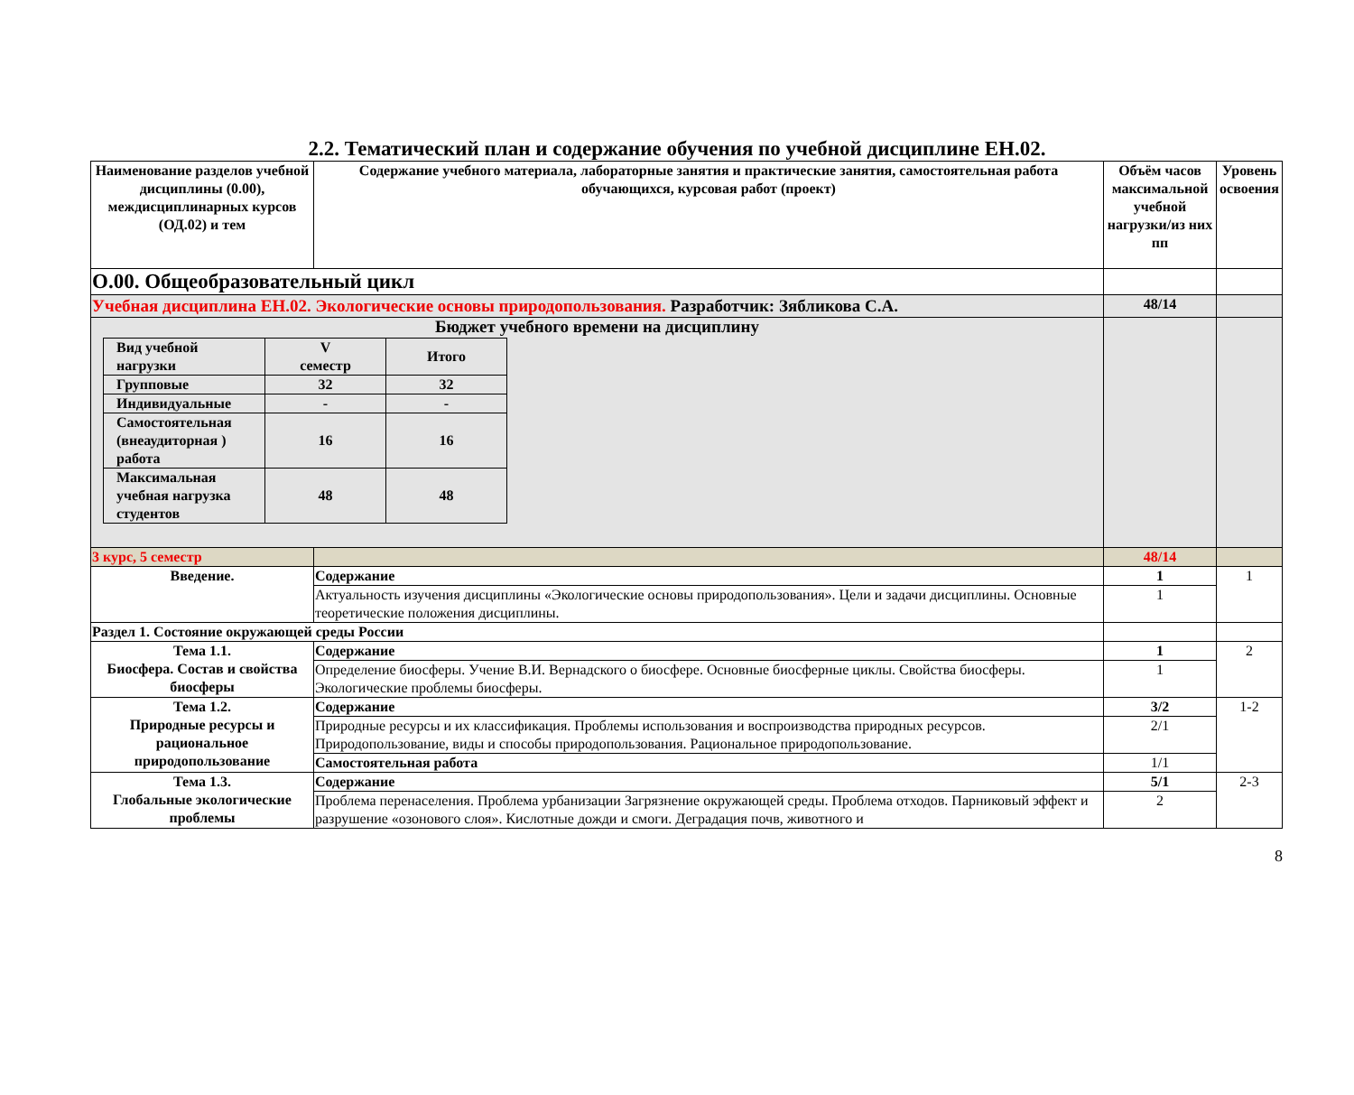2.2. Тематический план и содержание обучения по учебной дисциплине ЕН.02.
| Наименование разделов учебной дисциплины (0.00), междисциплинарных курсов (ОД.02) и тем | Содержание учебного материала, лабораторные занятия и практические занятия, самостоятельная работа обучающихся, курсовая работ (проект) | Объём часов максимальной учебной нагрузки/из них пп | Уровень освоения |
| --- | --- | --- | --- |
| О.00. Общеобразовательный цикл | | | |
| Учебная дисциплина ЕН.02. Экологические основы природопользования. Разработчик: Зябликова С.А. | | 48/14 | |
| Бюджет учебного времени на дисциплину / Вид учебной нагрузки / V семестр / Итого / / Групповые / 32 / 32 / / Индивидуальные / - / - / / Самостоятельная (внеаудиторная ) работа / 16 / 16 / / Максимальная учебная нагрузка студентов / 48 / 48 / | | | |
| 3 курс, 5 семестр | | 48/14 | |
| Введение. | Содержание | 1 | 1 |
| | Актуальность изучения дисциплины «Экологические основы природопользования». Цели и задачи дисциплины. Основные теоретические положения дисциплины. | 1 | |
| Раздел 1. Состояние окружающей среды России | | | |
| Тема 1.1. Биосфера. Состав и свойства биосферы | Содержание | 1 | 2 |
| | Определение биосферы. Учение В.И. Вернадского о биосфере. Основные биосферные циклы. Свойства биосферы. Экологические проблемы биосферы. | 1 | |
| Тема 1.2. Природные ресурсы и рациональное природопользование | Содержание | 3/2 | 1-2 |
| | Природные ресурсы и их классификация. Проблемы использования и воспроизводства природных ресурсов. Природопользование, виды и способы природопользования. Рациональное природопользование. | 2/1 | |
| | Самостоятельная работа | 1/1 | |
| Тема 1.3. Глобальные экологические проблемы | Содержание | 5/1 | 2-3 |
| | Проблема перенаселения. Проблема урбанизации Загрязнение окружающей среды. Проблема отходов. Парниковый эффект и разрушение «озонового слоя». Кислотные дожди и смоги. Деградация почв, животного и | 2 | |
8